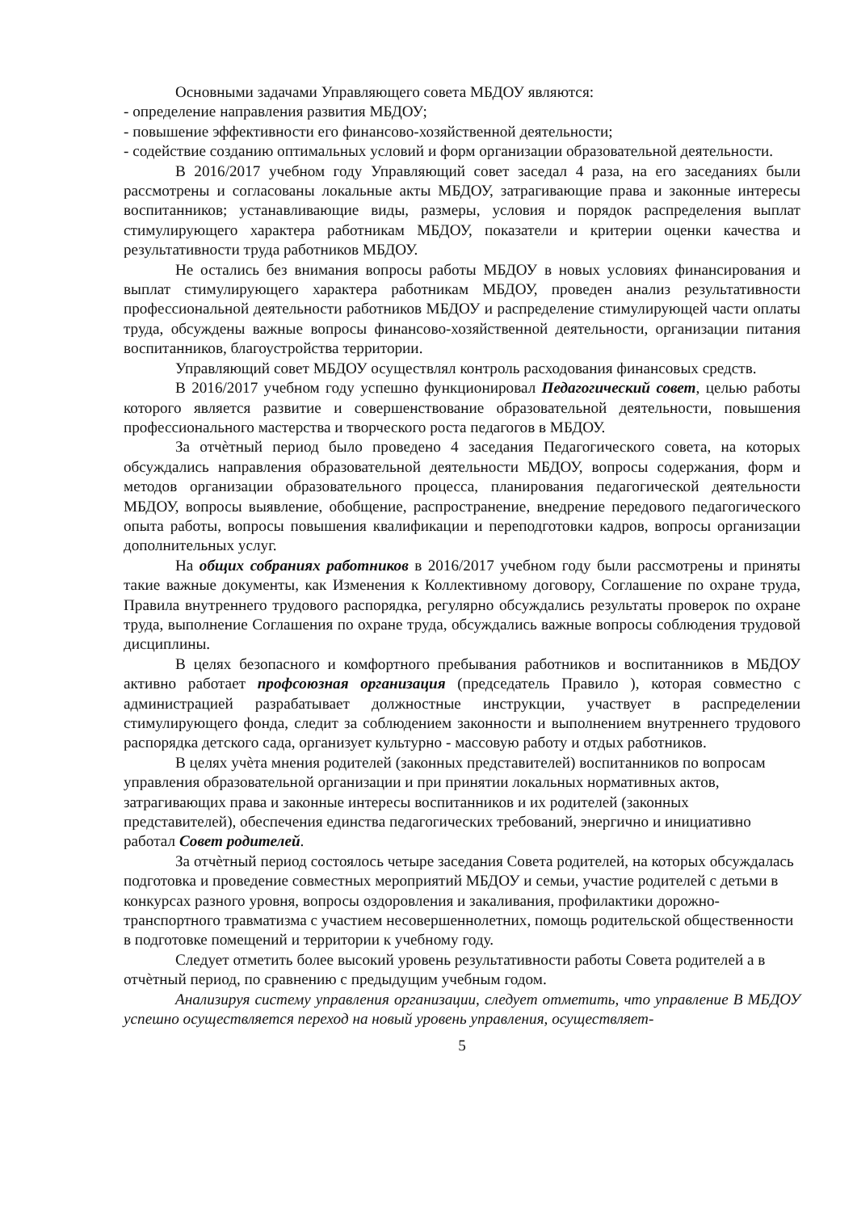Основными задачами Управляющего совета МБДОУ являются:
- определение направления развития МБДОУ;
- повышение эффективности его финансово-хозяйственной деятельности;
- содействие созданию оптимальных условий и форм организации образовательной деятельности.
В 2016/2017 учебном году Управляющий совет заседал 4 раза, на его заседаниях были рассмотрены и согласованы локальные акты МБДОУ, затрагивающие права и законные интересы воспитанников; устанавливающие виды, размеры, условия и порядок распределения выплат стимулирующего характера работникам МБДОУ, показатели и критерии оценки качества и результативности труда работников МБДОУ.
Не остались без внимания вопросы работы МБДОУ в новых условиях финансирования и выплат стимулирующего характера работникам МБДОУ, проведен анализ результативности профессиональной деятельности работников МБДОУ и распределение стимулирующей части оплаты труда, обсуждены важные вопросы финансово-хозяйственной деятельности, организации питания воспитанников, благоустройства территории.
Управляющий совет МБДОУ осуществлял контроль расходования финансовых средств.
В 2016/2017 учебном году успешно функционировал Педагогический совет, целью работы которого является развитие и совершенствование образовательной деятельности, повышения профессионального мастерства и творческого роста педагогов в МБДОУ.
За отчѐтный период было проведено 4 заседания Педагогического совета, на которых обсуждались направления образовательной деятельности МБДОУ, вопросы содержания, форм и методов организации образовательного процесса, планирования педагогической деятельности МБДОУ, вопросы выявление, обобщение, распространение, внедрение передового педагогического опыта работы, вопросы повышения квалификации и переподготовки кадров, вопросы организации дополнительных услуг.
На общих собраниях работников в 2016/2017 учебном году были рассмотрены и приняты такие важные документы, как Изменения к Коллективному договору, Соглашение по охране труда, Правила внутреннего трудового распорядка, регулярно обсуждались результаты проверок по охране труда, выполнение Соглашения по охране труда, обсуждались важные вопросы соблюдения трудовой дисциплины.
В целях безопасного и комфортного пребывания работников и воспитанников в МБДОУ активно работает профсоюзная организация (председатель Правило ), которая совместно с администрацией разрабатывает должностные инструкции, участвует в распределении стимулирующего фонда, следит за соблюдением законности и выполнением внутреннего трудового распорядка детского сада, организует культурно - массовую работу и отдых работников.
В целях учѐта мнения родителей (законных представителей) воспитанников по вопросам управления образовательной организации и при принятии локальных нормативных актов, затрагивающих права и законные интересы воспитанников и их родителей (законных представителей), обеспечения единства педагогических требований, энергично и инициативно работал Совет родителей.
За отчѐтный период состоялось четыре заседания Совета родителей, на которых обсуждалась подготовка и проведение совместных мероприятий МБДОУ и семьи, участие родителей с детьми в конкурсах разного уровня, вопросы оздоровления и закаливания, профилактики дорожно-транспортного травматизма с участием несовершеннолетних, помощь родительской общественности в подготовке помещений и территории к учебному году.
Следует отметить более высокий уровень результативности работы Совета родителей а в отчѐтный период, по сравнению с предыдущим учебным годом.
Анализируя систему управления организации, следует отметить, что управление В МБДОУ успешно осуществляется переход на новый уровень управления, осуществляет-
5